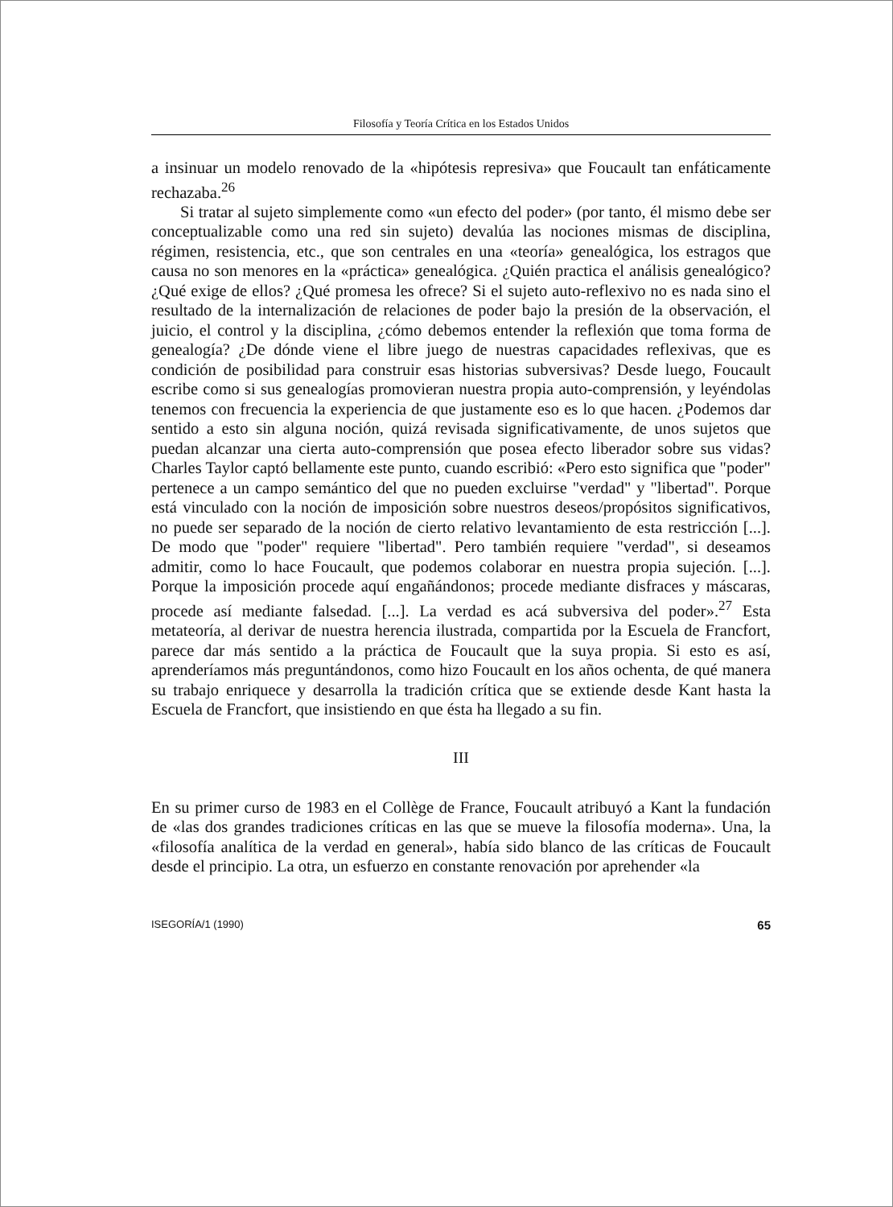Filosofía y Teoría Crítica en los Estados Unidos
a insinuar un modelo renovado de la «hipótesis represiva» que Foucault tan enfáticamente rechazaba.<sup>26</sup>
Si tratar al sujeto simplemente como «un efecto del poder» (por tanto, él mismo debe ser conceptualizable como una red sin sujeto) devalúa las nociones mismas de disciplina, régimen, resistencia, etc., que son centrales en una «teoría» genealógica, los estragos que causa no son menores en la «práctica» genealógica. ¿Quién practica el análisis genealógico? ¿Qué exige de ellos? ¿Qué promesa les ofrece? Si el sujeto auto-reflexivo no es nada sino el resultado de la internalización de relaciones de poder bajo la presión de la observación, el juicio, el control y la disciplina, ¿cómo debemos entender la reflexión que toma forma de genealogía? ¿De dónde viene el libre juego de nuestras capacidades reflexivas, que es condición de posibilidad para construir esas historias subversivas? Desde luego, Foucault escribe como si sus genealogías promovieran nuestra propia auto-comprensión, y leyéndolas tenemos con frecuencia la experiencia de que justamente eso es lo que hacen. ¿Podemos dar sentido a esto sin alguna noción, quizá revisada significativamente, de unos sujetos que puedan alcanzar una cierta auto-comprensión que posea efecto liberador sobre sus vidas? Charles Taylor captó bellamente este punto, cuando escribió: «Pero esto significa que "poder" pertenece a un campo semántico del que no pueden excluirse "verdad" y "libertad". Porque está vinculado con la noción de imposición sobre nuestros deseos/propósitos significativos, no puede ser separado de la noción de cierto relativo levantamiento de esta restricción [...]. De modo que "poder" requiere "libertad". Pero también requiere "verdad", si deseamos admitir, como lo hace Foucault, que podemos colaborar en nuestra propia sujeción. [...]. Porque la imposición procede aquí engañándonos; procede mediante disfraces y máscaras, procede así mediante falsedad. [...]. La verdad es acá subversiva del poder».<sup>27</sup> Esta metateoría, al derivar de nuestra herencia ilustrada, compartida por la Escuela de Francfort, parece dar más sentido a la práctica de Foucault que la suya propia. Si esto es así, aprenderíamos más preguntándonos, como hizo Foucault en los años ochenta, de qué manera su trabajo enriquece y desarrolla la tradición crítica que se extiende desde Kant hasta la Escuela de Francfort, que insistiendo en que ésta ha llegado a su fin.
III
En su primer curso de 1983 en el Collège de France, Foucault atribuyó a Kant la fundación de «las dos grandes tradiciones críticas en las que se mueve la filosofía moderna». Una, la «filosofía analítica de la verdad en general», había sido blanco de las críticas de Foucault desde el principio. La otra, un esfuerzo en constante renovación por aprehender «la
ISEGORÍA/1 (1990) 65